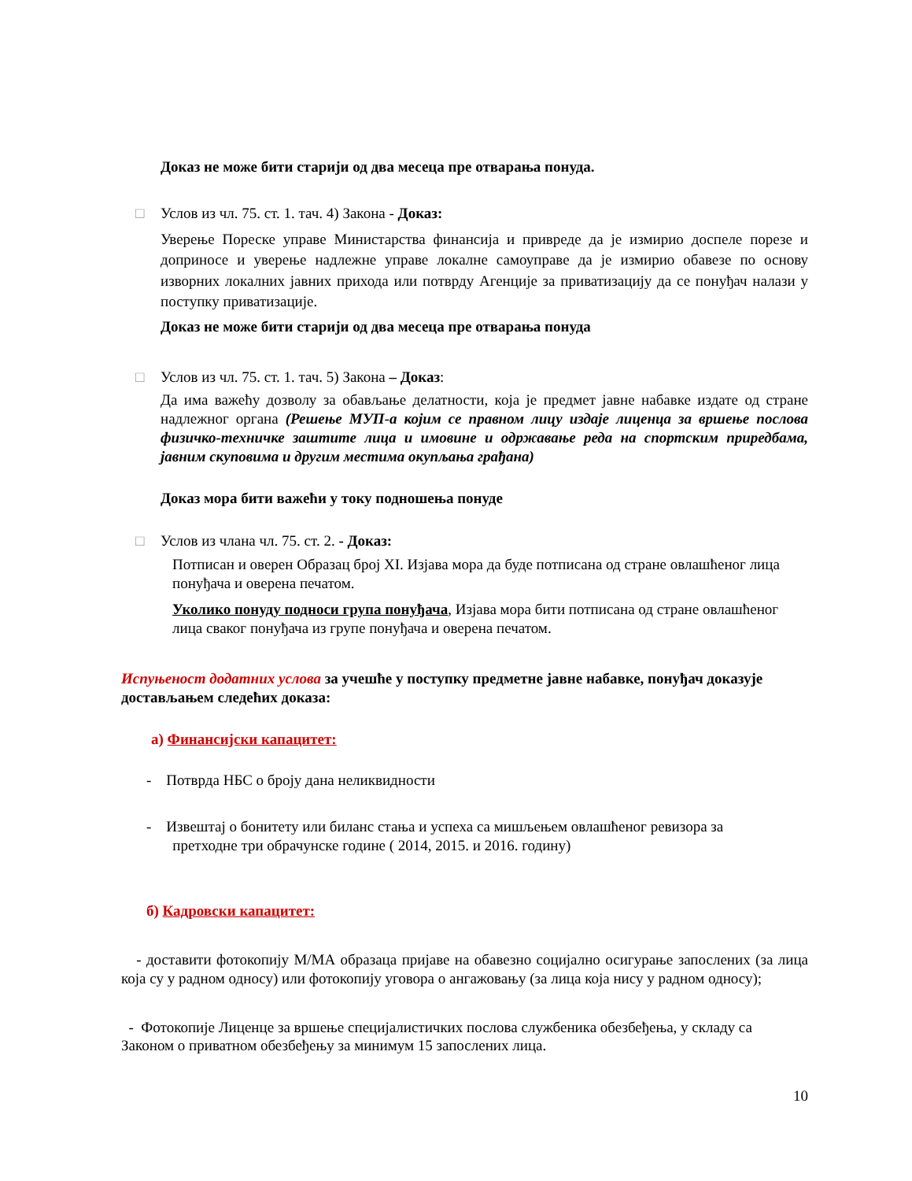Доказ не може бити старији од два месеца пре отварања понуда.
□ Услов из чл. 75. ст. 1. тач. 4) Закона - Доказ:
Уверење Пореске управе Министарства финансија и привреде да је измирио доспеле порезе и доприносе и уверење надлежне управе локалне самоуправе да је измирио обавезе по основу изворних локалних јавних прихода или потврду Агенције за приватизацију да се понуђач налази у поступку приватизације.
Доказ не може бити старији од два месеца пре отварања понуда
□ Услов из чл. 75. ст. 1. тач. 5) Закона – Доказ:
Да има важећу дозволу за обављање делатности, која је предмет јавне набавке издате од стране надлежног органа (Решење МУП-а којим се правном лицу издаје лиценца за вршење послова физичко-техничке заштите лица и имовине и одржавање реда на спортским приредбама, јавним скуповима и другим местима окупљања грађана)
Доказ мора бити важећи у току подношења понуде
□ Услов из члана чл. 75. ст. 2. - Доказ:
Потписан и оверен Образац број XI. Изјава мора да буде потписана од стране овлашћеног лица понуђача и оверена печатом.
Уколико понуду подноси група понуђача, Изјава мора бити потписана од стране овлашћеног лица сваког понуђача из групе понуђача и оверена печатом.
Испуњеност додатних услова за учешће у поступку предметне јавне набавке, понуђач доказује достављањем следећих доказа:
а) Финансијски капацитет:
- Потврда НБС о броју дана неликвидности
- Извештај о бонитету или биланс стања и успеха са мишљењем овлашћеног ревизора за
претходне три обрачунске године ( 2014, 2015. и 2016. годину)
б) Кадровски капацитет:
- доставити фотокопију М/МА образаца пријаве на обавезно социјално осигурање запослених (за лица која су у радном односу) или фотокопију уговора о ангажовању (за лица која нису у радном односу);
- Фотокопије Лиценце за вршење специјалистичких послова службеника обезбеђења, у складу са Законом о приватном обезбеђењу за минимум 15 запослених лица.
10